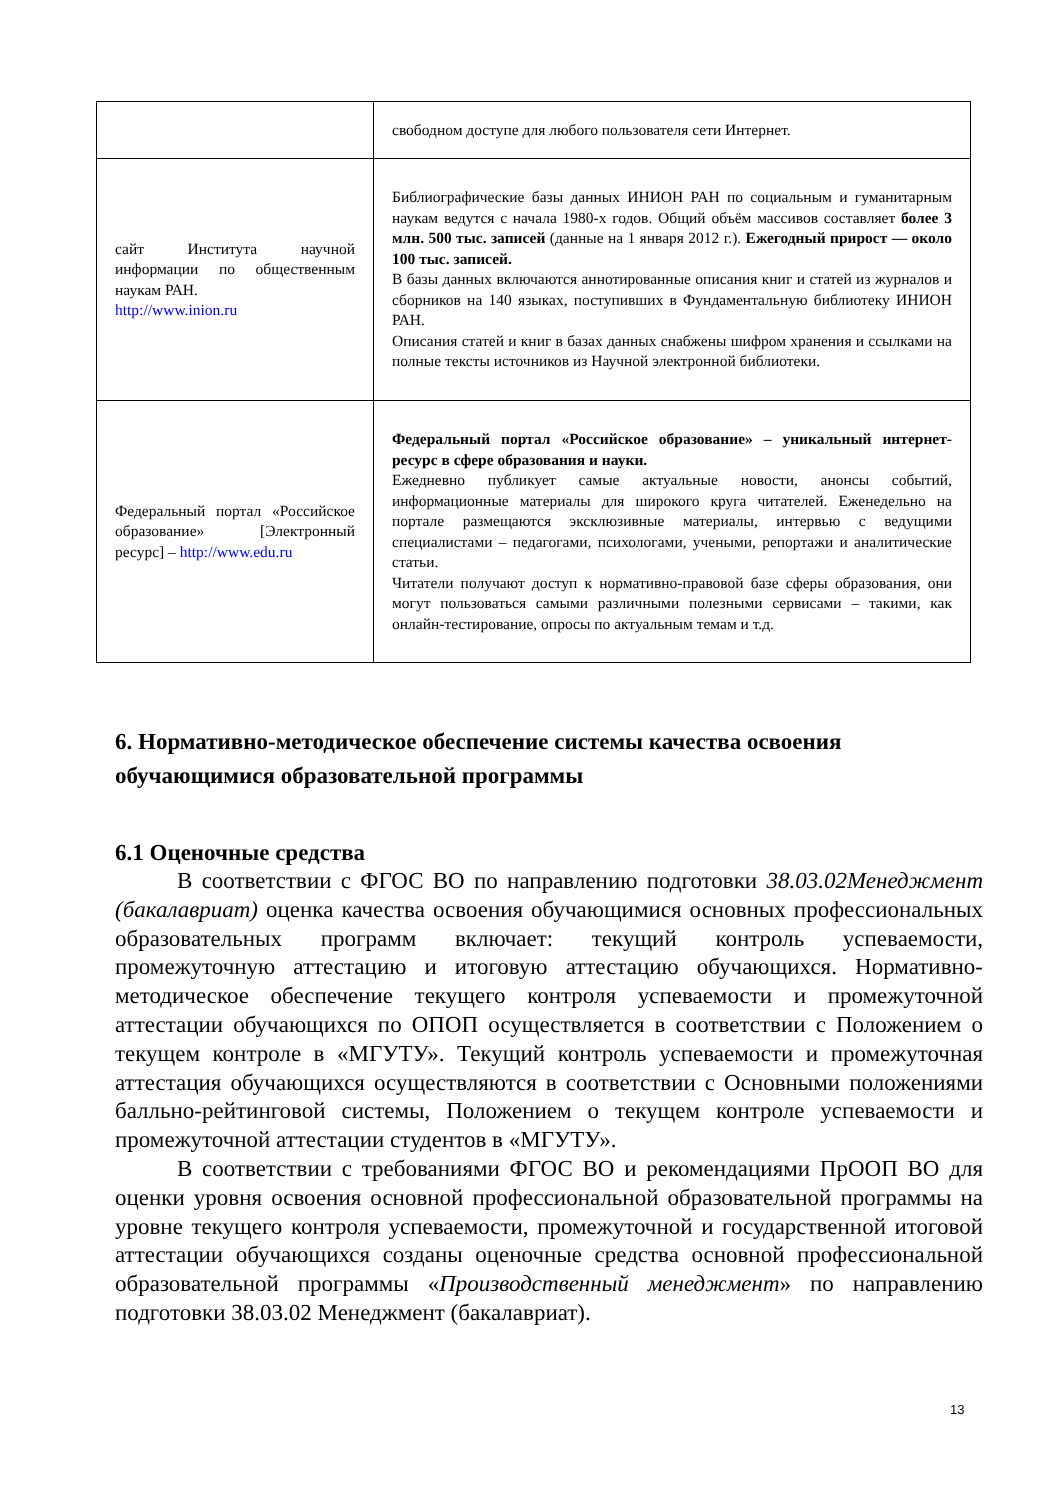| | свободном доступе для любого пользователя сети Интернет. |
| сайт Института научной информации по общественным наукам РАН. http://www.inion.ru | Библиографические базы данных ИНИОН РАН по социальным и гуманитарным наукам ведутся с начала 1980-х годов. Общий объём массивов составляет более 3 млн. 500 тыс. записей (данные на 1 января 2012 г.). Ежегодный прирост — около 100 тыс. записей. В базы данных включаются аннотированные описания книг и статей из журналов и сборников на 140 языках, поступивших в Фундаментальную библиотеку ИНИОН РАН. Описания статей и книг в базах данных снабжены шифром хранения и ссылками на полные тексты источников из Научной электронной библиотеки. |
| Федеральный портал «Российское образование» [Электронный ресурс] – http://www.edu.ru | Федеральный портал «Российское образование» – уникальный интернет-ресурс в сфере образования и науки. Ежедневно публикует самые актуальные новости, анонсы событий, информационные материалы для широкого круга читателей. Еженедельно на портале размещаются эксклюзивные материалы, интервью с ведущими специалистами – педагогами, психологами, учеными, репортажи и аналитические статьи. Читатели получают доступ к нормативно-правовой базе сферы образования, они могут пользоваться самыми различными полезными сервисами – такими, как онлайн-тестирование, опросы по актуальным темам и т.д. |
6. Нормативно-методическое обеспечение системы качества освоения обучающимися образовательной программы
6.1 Оценочные средства
В соответствии с ФГОС ВО по направлению подготовки 38.03.02Менеджмент (бакалавриат) оценка качества освоения обучающимися основных профессиональных образовательных программ включает: текущий контроль успеваемости, промежуточную аттестацию и итоговую аттестацию обучающихся. Нормативно-методическое обеспечение текущего контроля успеваемости и промежуточной аттестации обучающихся по ОПОП осуществляется в соответствии с Положением о текущем контроле в «МГУТУ». Текущий контроль успеваемости и промежуточная аттестация обучающихся осуществляются в соответствии с Основными положениями балльно-рейтинговой системы, Положением о текущем контроле успеваемости и промежуточной аттестации студентов в «МГУТУ».
В соответствии с требованиями ФГОС ВО и рекомендациями ПрООП ВО для оценки уровня освоения основной профессиональной образовательной программы на уровне текущего контроля успеваемости, промежуточной и государственной итоговой аттестации обучающихся созданы оценочные средства основной профессиональной образовательной программы «Производственный менеджмент» по направлению подготовки 38.03.02 Менеджмент (бакалавриат).
13